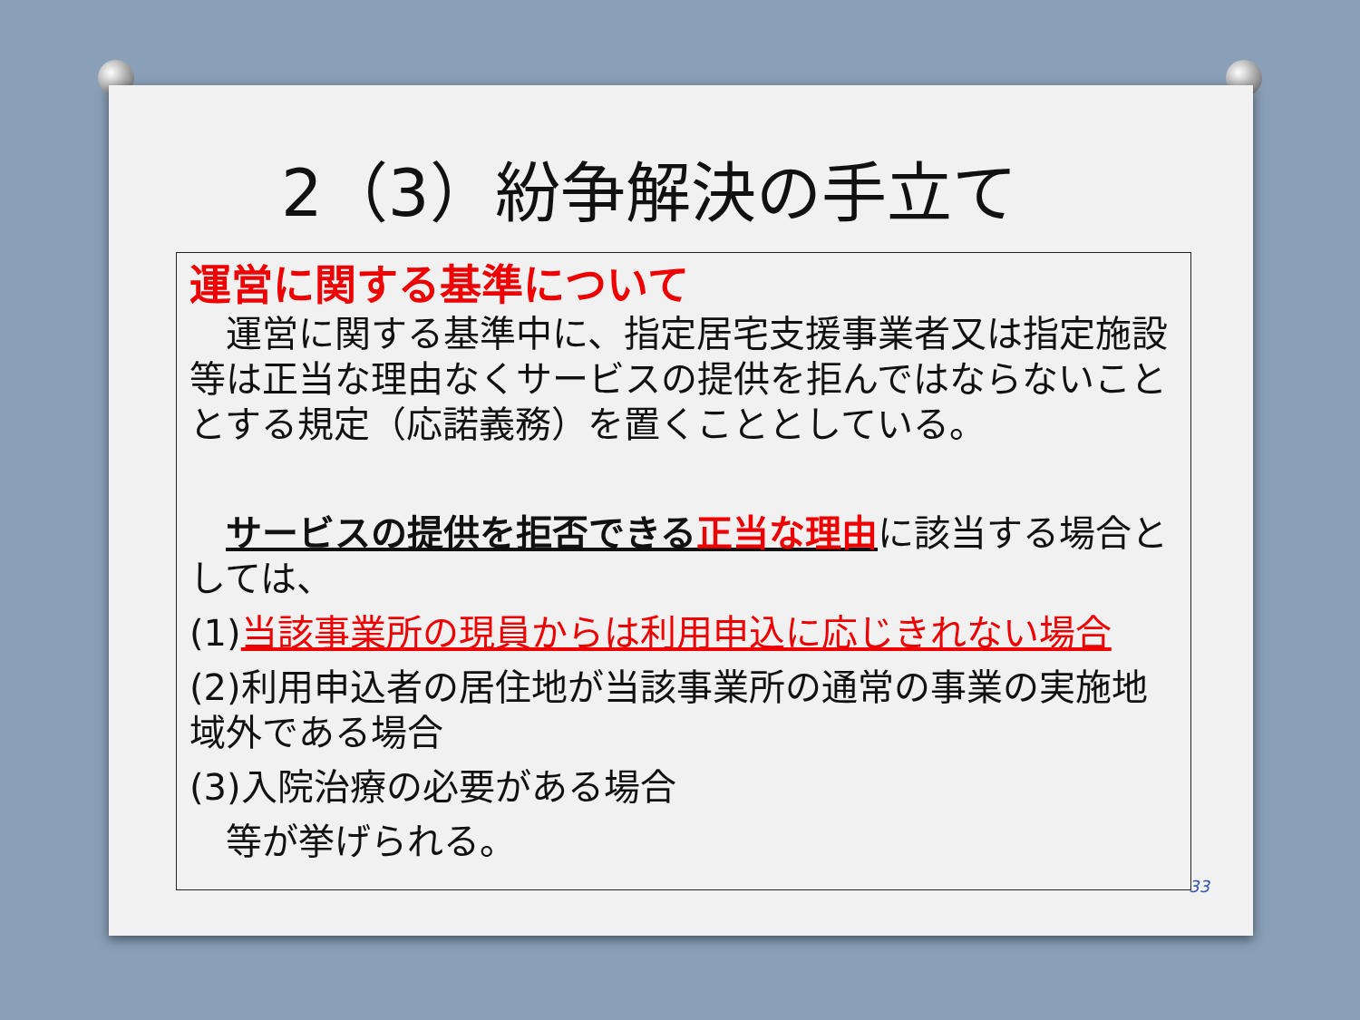2（3）紛争解決の手立て
運営に関する基準について
　運営に関する基準中に、指定居宅支援事業者又は指定施設等は正当な理由なくサービスの提供を拒んではならないこととする規定（応諾義務）を置くこととしている。
　サービスの提供を拒否できる正当な理由に該当する場合としては、
(1)当該事業所の現員からは利用申込に応じきれない場合
(2)利用申込者の居住地が当該事業所の通常の事業の実施地域外である場合
(3)入院治療の必要がある場合
　等が挙げられる。
33